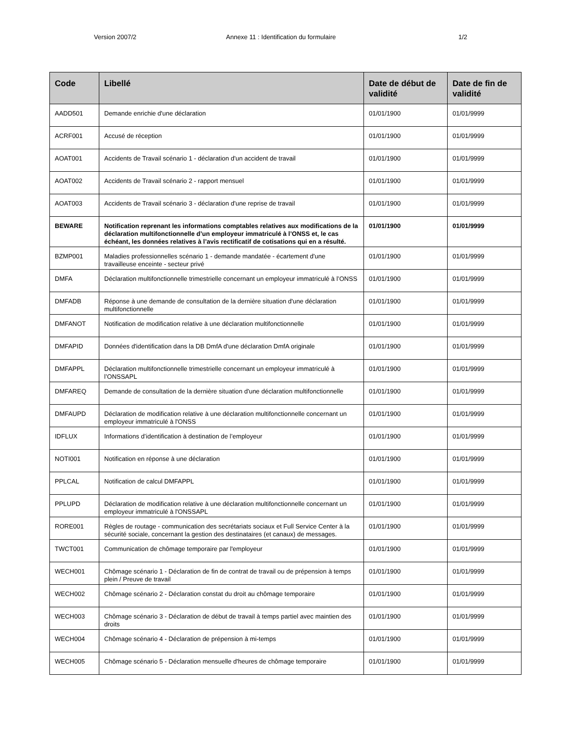Version 2007/2 Annexe 11 : Identification du formulaire 1/2
| Code | Libellé | Date de début de validité | Date de fin de validité |
| --- | --- | --- | --- |
| AADD501 | Demande enrichie d'une déclaration | 01/01/1900 | 01/01/9999 |
| ACRF001 | Accusé de réception | 01/01/1900 | 01/01/9999 |
| AOAT001 | Accidents de Travail scénario 1 - déclaration d'un accident de travail | 01/01/1900 | 01/01/9999 |
| AOAT002 | Accidents de Travail scénario 2 - rapport mensuel | 01/01/1900 | 01/01/9999 |
| AOAT003 | Accidents de Travail scénario 3 - déclaration d'une reprise de travail | 01/01/1900 | 01/01/9999 |
| BEWARE | Notification reprenant les informations comptables relatives aux modifications de la déclaration multifonctionnelle d’un employeur immatriculé à l’ONSS et, le cas échéant, les données relatives à l’avis rectificatif de cotisations qui en a résulté. | 01/01/1900 | 01/01/9999 |
| BZMP001 | Maladies professionnelles scénario 1 - demande mandatée - écartement d'une travailleuse enceinte - secteur privé | 01/01/1900 | 01/01/9999 |
| DMFA | Déclaration multifonctionnelle trimestrielle concernant un employeur immatriculé à l’ONSS | 01/01/1900 | 01/01/9999 |
| DMFADB | Réponse à une demande de consultation de la dernière situation d'une déclaration multifonctionnelle | 01/01/1900 | 01/01/9999 |
| DMFANOT | Notification de modification relative à une déclaration multifonctionnelle | 01/01/1900 | 01/01/9999 |
| DMFAPID | Données d'identification dans la DB DmfA d'une déclaration DmfA originale | 01/01/1900 | 01/01/9999 |
| DMFAPPL | Déclaration multifonctionnelle trimestrielle concernant un employeur immatriculé à l’ONSSAPL | 01/01/1900 | 01/01/9999 |
| DMFAREQ | Demande de consultation de la dernière situation d'une déclaration multifonctionnelle | 01/01/1900 | 01/01/9999 |
| DMFAUPD | Déclaration de modification relative à une déclaration multifonctionnelle concernant un employeur immatriculé à l'ONSS | 01/01/1900 | 01/01/9999 |
| IDFLUX | Informations d’identification à destination de l’employeur | 01/01/1900 | 01/01/9999 |
| NOTI001 | Notification en réponse à une déclaration | 01/01/1900 | 01/01/9999 |
| PPLCAL | Notification de calcul DMFAPPL | 01/01/1900 | 01/01/9999 |
| PPLUPD | Déclaration de modification relative à une déclaration multifonctionnelle concernant un employeur immatriculé à l'ONSSAPL | 01/01/1900 | 01/01/9999 |
| RORE001 | Règles de routage - communication des secrétariats sociaux et Full Service Center à la sécurité sociale, concernant la gestion des destinataires (et canaux) de messages. | 01/01/1900 | 01/01/9999 |
| TWCT001 | Communication de chômage temporaire par l'employeur | 01/01/1900 | 01/01/9999 |
| WECH001 | Chômage scénario 1 - Déclaration de fin de contrat de travail ou de prépension à temps plein / Preuve de travail | 01/01/1900 | 01/01/9999 |
| WECH002 | Chômage scénario 2 - Déclaration constat du droit au chômage temporaire | 01/01/1900 | 01/01/9999 |
| WECH003 | Chômage scénario 3 - Déclaration de début de travail à temps partiel avec maintien des droits | 01/01/1900 | 01/01/9999 |
| WECH004 | Chômage scénario 4 - Déclaration de prépension à mi-temps | 01/01/1900 | 01/01/9999 |
| WECH005 | Chômage scénario 5 - Déclaration mensuelle d'heures de chômage temporaire | 01/01/1900 | 01/01/9999 |